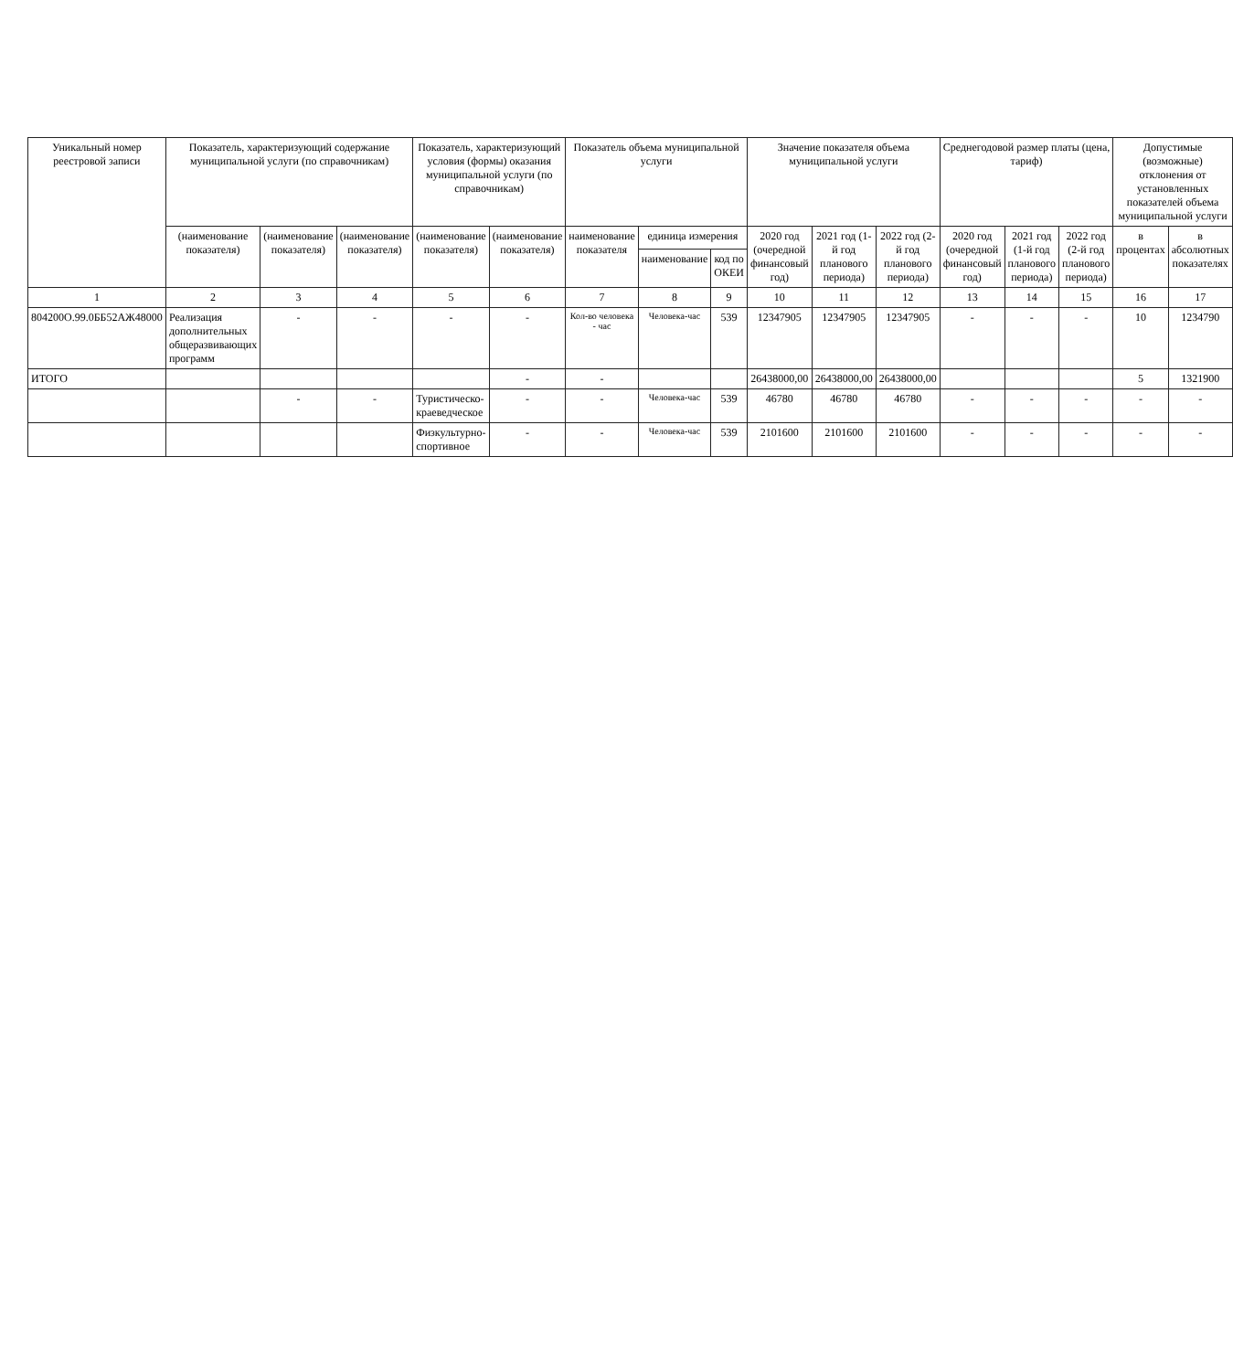| Уникальный номер реестровой записи | Показатель, характеризующий содержание муниципальной услуги (по справочникам) | | | Показатель, характеризующий условия (формы) оказания муниципальной услуги (по справочникам) | | Показатель объема муниципальной услуги | | | Значение показателя объема муниципальной услуги | | | Среднегодовой размер платы (цена, тариф) | | | Допустимые (возможные) отклонения от установленных показателей объема муниципальной услуги | |
| --- | --- | --- | --- | --- | --- | --- | --- | --- | --- | --- | --- | --- | --- | --- | --- | --- |
| | (наименование показателя) | (наименование показателя) | (наименование показателя) | (наименование показателя) | (наименование показателя) | наименование показателя | единица измерения | | 2020 год (очередной финансовый год) | 2021 год (1-й год планового периода) | 2022 год (2-й год планового периода) | 2020 год (очередной финансовый год) | 2021 год (1-й год планового периода) | 2022 год (2-й год планового периода) | в процентах | в абсолютных показателях |
| | | | | | | | наименование | код по ОКЕИ | | | | | | | | |
| 1 | 2 | 3 | 4 | 5 | 6 | 7 | 8 | 9 | 10 | 11 | 12 | 13 | 14 | 15 | 16 | 17 |
| 804200О.99.0ББ52АЖ48000 | Реализация дополнительных общеразвивающих программ | - | - | - | - | Кол-во человека - час | Человека-час | 539 | 12347905 | 12347905 | 12347905 | - | - | - | 10 | 1234790 |
| ИТОГО | | | | | - | - | | | 26438000,00 | 26438000,00 | 26438000,00 | | | | 5 | 1321900 |
| | | - | - | Туристическо-краеведческое | - | - | Человека-час | 539 | 46780 | 46780 | 46780 | - | - | - | - | - |
| | | | | Физкультурно-спортивное | - | - | Человека-час | 539 | 2101600 | 2101600 | 2101600 | - | - | - | - | - |